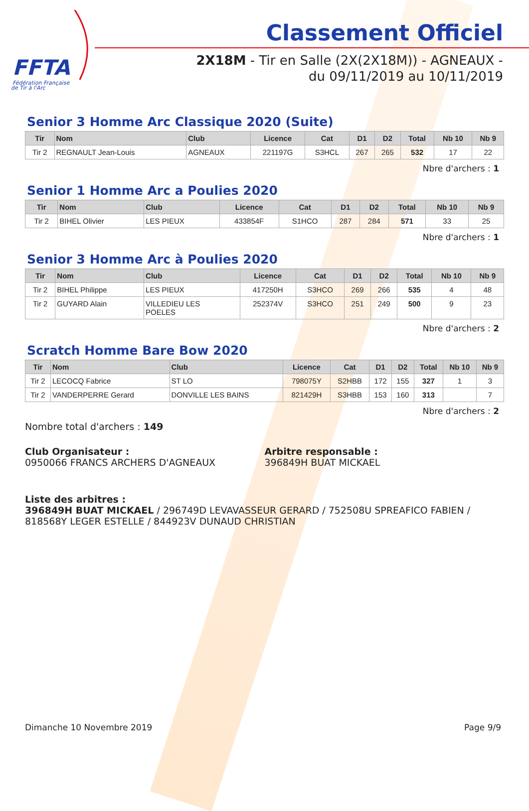FFTA
Fédération Française
de Tir à l'Arc
Classement Officiel
2X18M - Tir en Salle (2X(2X18M)) - AGNEAUX - du 09/11/2019 au 10/11/2019
Senior 3 Homme Arc Classique 2020 (Suite)
| Tir | Nom | Club | Licence | Cat | D1 | D2 | Total | Nb 10 | Nb 9 |
| --- | --- | --- | --- | --- | --- | --- | --- | --- | --- |
| Tir 2 | REGNAULT Jean-Louis | AGNEAUX | 221197G | S3HCL | 267 | 265 | 532 | 17 | 22 |
Nbre d'archers : 1
Senior 1 Homme Arc a Poulies 2020
| Tir | Nom | Club | Licence | Cat | D1 | D2 | Total | Nb 10 | Nb 9 |
| --- | --- | --- | --- | --- | --- | --- | --- | --- | --- |
| Tir 2 | BIHEL Olivier | LES PIEUX | 433854F | S1HCO | 287 | 284 | 571 | 33 | 25 |
Nbre d'archers : 1
Senior 3 Homme Arc à Poulies 2020
| Tir | Nom | Club | Licence | Cat | D1 | D2 | Total | Nb 10 | Nb 9 |
| --- | --- | --- | --- | --- | --- | --- | --- | --- | --- |
| Tir 2 | BIHEL Philippe | LES PIEUX | 417250H | S3HCO | 269 | 266 | 535 | 4 | 48 |
| Tir 2 | GUYARD Alain | VILLEDIEU LES POELES | 252374V | S3HCO | 251 | 249 | 500 | 9 | 23 |
Nbre d'archers : 2
Scratch Homme Bare Bow 2020
| Tir | Nom | Club | Licence | Cat | D1 | D2 | Total | Nb 10 | Nb 9 |
| --- | --- | --- | --- | --- | --- | --- | --- | --- | --- |
| Tir 2 | LECOCQ Fabrice | ST LO | 798075Y | S2HBB | 172 | 155 | 327 | 1 | 3 |
| Tir 2 | VANDERPERRE Gerard | DONVILLE LES BAINS | 821429H | S3HBB | 153 | 160 | 313 | | 7 |
Nbre d'archers : 2
Nombre total d'archers : 149
Club Organisateur :
0950066 FRANCS ARCHERS D'AGNEAUX
Arbitre responsable :
396849H BUAT MICKAEL
Liste des arbitres :
396849H BUAT MICKAEL / 296749D LEVAVASSEUR GERARD / 752508U SPREAFICO FABIEN / 818568Y LEGER ESTELLE / 844923V DUNAUD CHRISTIAN
Dimanche 10 Novembre 2019 Page 9/9